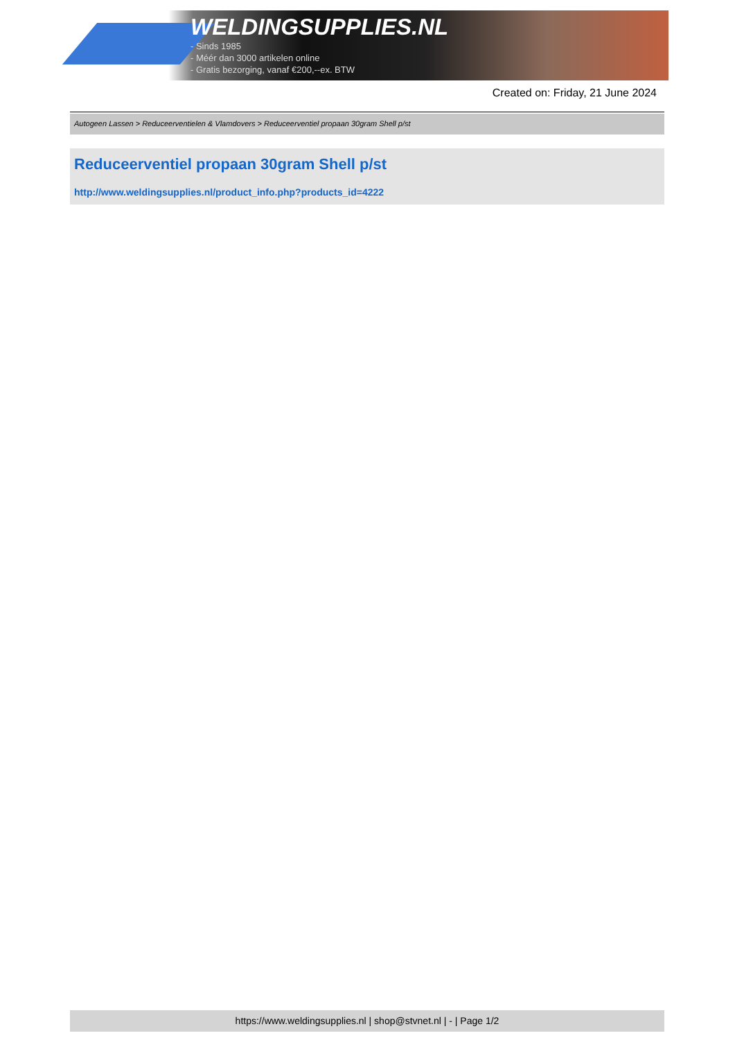WELDINGSUPPLIES.NL
- Sinds 1985
- Méér dan 3000 artikelen online
- Gratis bezorging, vanaf €200,--ex. BTW
Created on: Friday, 21 June 2024
Autogeen Lassen > Reduceerventielen & Vlamdovers > Reduceerventiel propaan 30gram Shell p/st
Reduceerventiel propaan 30gram Shell p/st
http://www.weldingsupplies.nl/product_info.php?products_id=4222
https://www.weldingsupplies.nl | shop@stvnet.nl | - | Page 1/2